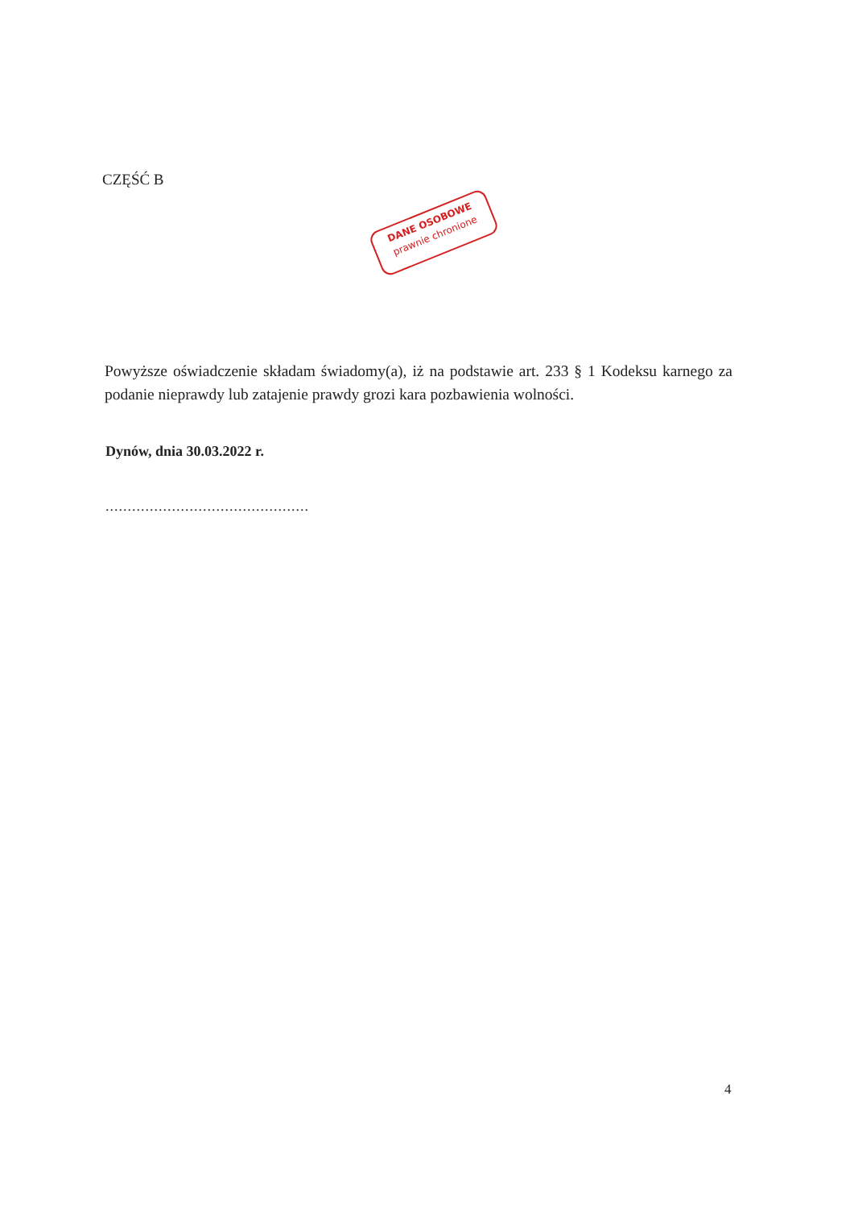CZĘŚĆ B
DANE OSOBOWE
prawnie chronione
Powyższe oświadczenie składam świadomy(a), iż na podstawie art. 233 § 1 Kodeksu karnego za podanie nieprawdy lub zatajenie prawdy grozi kara pozbawienia wolności.
Dynów, dnia 30.03.2022 r.
..............................................
4